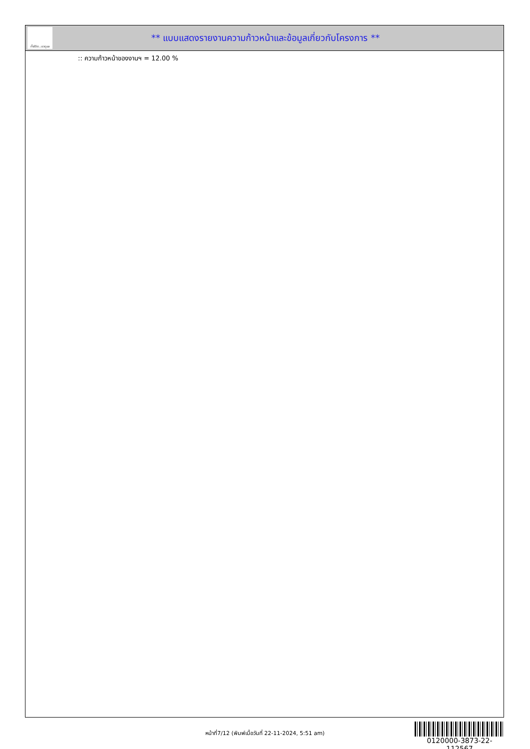ทั้งชีวิต..เราดูแล
** แบบแสดงรายงานความก้าวหน้าและข้อมูลเกี่ยวกับโครงการ **
:: ความก้าวหน้าของงานฯ = 12.00 %
หน้าที่7/12 (พิมพ์เมื่อวันที่ 22-11-2024, 5:51 am)
0120000-3873-22-112567